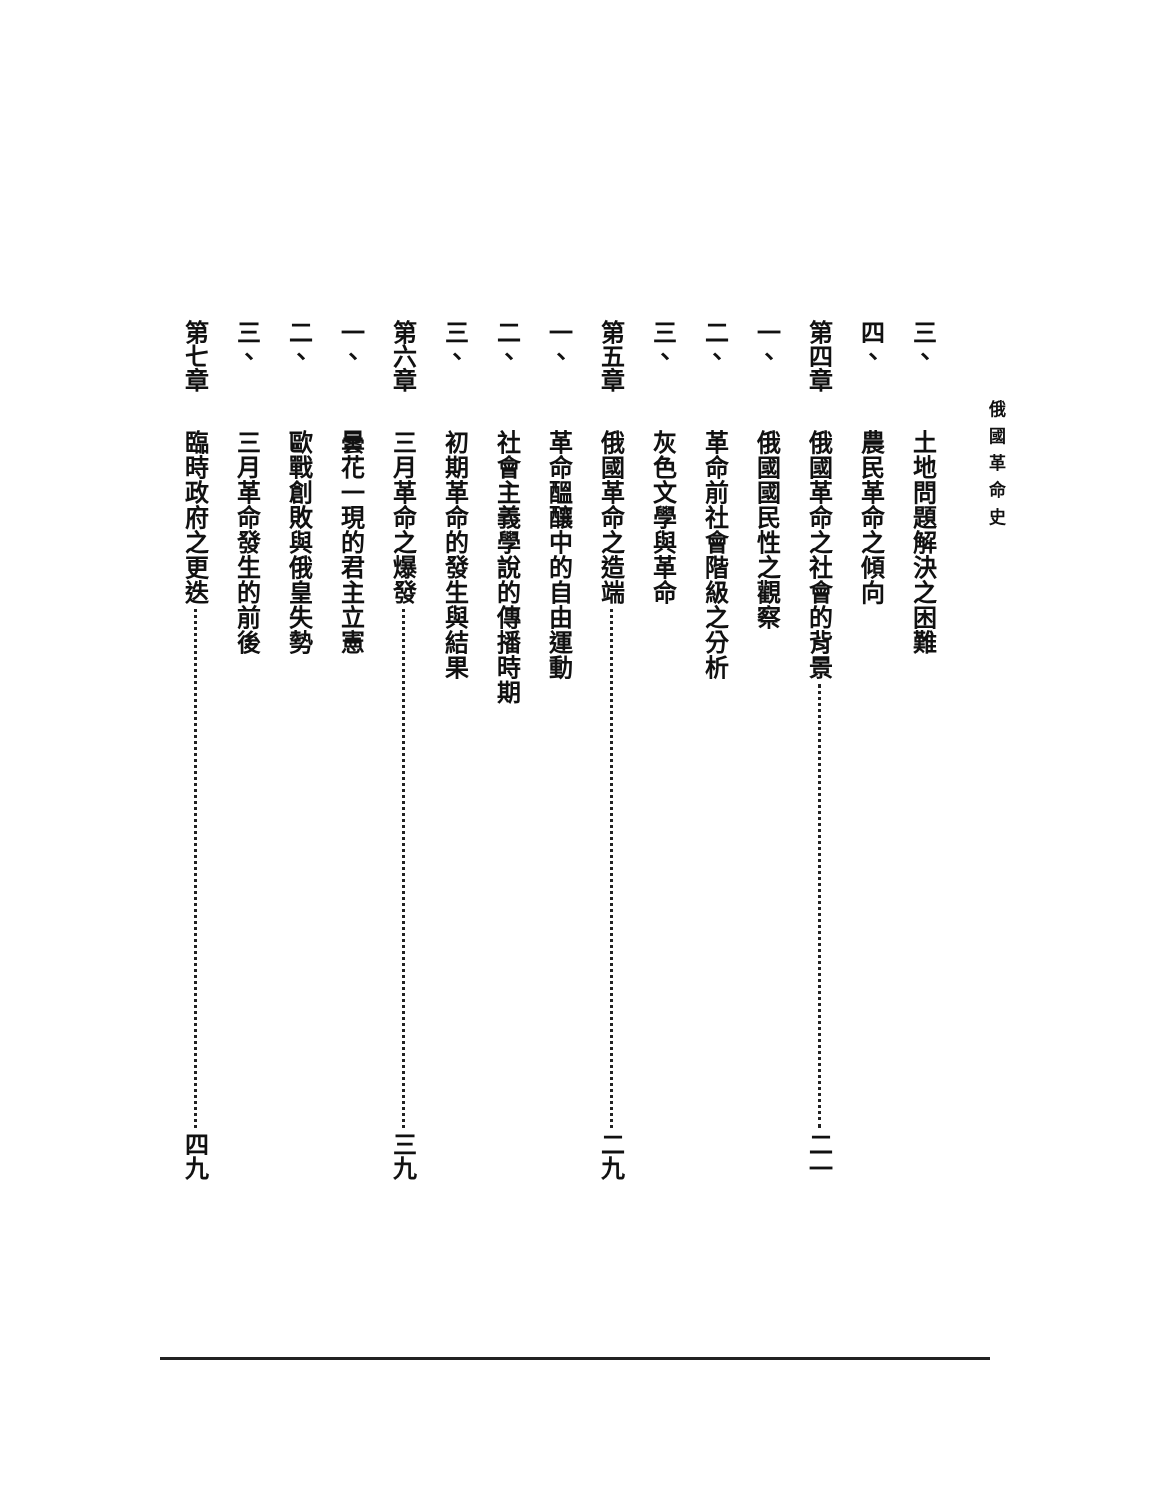俄國革命史
三、 土地問題解決之困難
四、 農民革命之傾向
第四章 俄國革命之社會的背景 二一
一、 俄國國民性之觀察
二、 革命前社會階級之分析
三、 灰色文學與革命
第五章 俄國革命之造端 二九
一、 革命醞釀中的自由運動
二、 社會主義學說的傳播時期
三、 初期革命的發生與結果
第六章 三月革命之爆發 三九
一、 曇花一現的君主立憲
二、 歐戰創敗與俄皇失勢
三、 三月革命發生的前後
第七章 臨時政府之更迭 四九